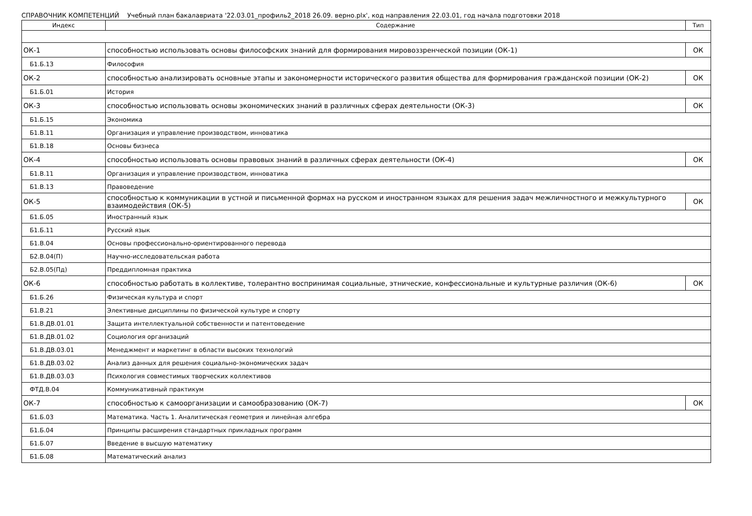СПРАВОЧНИК КОМПЕТЕНЦИЙ Учебный план бакалавриата '22.03.01_профиль2_2018 26.09. верно.plx', код направления 22.03.01, год начала подготовки 2018
| Индекс | Содержание | Тип |
| --- | --- | --- |
| ОК-1 | способностью использовать основы философских знаний для формирования мировоззренческой позиции (ОК-1) | ОК |
| Б1.Б.13 | Философия | |
| ОК-2 | способностью анализировать основные этапы и закономерности исторического развития общества для формирования гражданской позиции (ОК-2) | ОК |
| Б1.Б.01 | История | |
| ОК-3 | способностью использовать основы экономических знаний в различных сферах деятельности (ОК-3) | ОК |
| Б1.Б.15 | Экономика | |
| Б1.В.11 | Организация и управление производством, инноватика | |
| Б1.В.18 | Основы бизнеса | |
| ОК-4 | способностью использовать основы правовых знаний в различных сферах деятельности (ОК-4) | ОК |
| Б1.В.11 | Организация и управление производством, инноватика | |
| Б1.В.13 | Правоведение | |
| ОК-5 | способностью к коммуникации в устной и письменной формах на русском и иностранном языках для решения задач межличностного и межкультурного взаимодействия (ОК-5) | ОК |
| Б1.Б.05 | Иностранный язык | |
| Б1.Б.11 | Русский язык | |
| Б1.В.04 | Основы профессионально-ориентированного перевода | |
| Б2.В.04(П) | Научно-исследовательская работа | |
| Б2.В.05(Пд) | Преддипломная практика | |
| ОК-6 | способностью работать в коллективе, толерантно воспринимая социальные, этнические, конфессиональные и культурные различия (ОК-6) | ОК |
| Б1.Б.26 | Физическая культура и спорт | |
| Б1.В.21 | Элективные дисциплины по физической культуре и спорту | |
| Б1.В.ДВ.01.01 | Защита интеллектуальной собственности и патентоведение | |
| Б1.В.ДВ.01.02 | Социология организаций | |
| Б1.В.ДВ.03.01 | Менеджмент и маркетинг в области высоких технологий | |
| Б1.В.ДВ.03.02 | Анализ данных для решения социально-экономических задач | |
| Б1.В.ДВ.03.03 | Психология совместимых творческих коллективов | |
| ФТД.В.04 | Коммуникативный практикум | |
| ОК-7 | способностью к самоорганизации и самообразованию (ОК-7) | ОК |
| Б1.Б.03 | Математика. Часть 1. Аналитическая геометрия и линейная алгебра | |
| Б1.Б.04 | Принципы расширения стандартных прикладных программ | |
| Б1.Б.07 | Введение в высшую математику | |
| Б1.Б.08 | Математический анализ | |